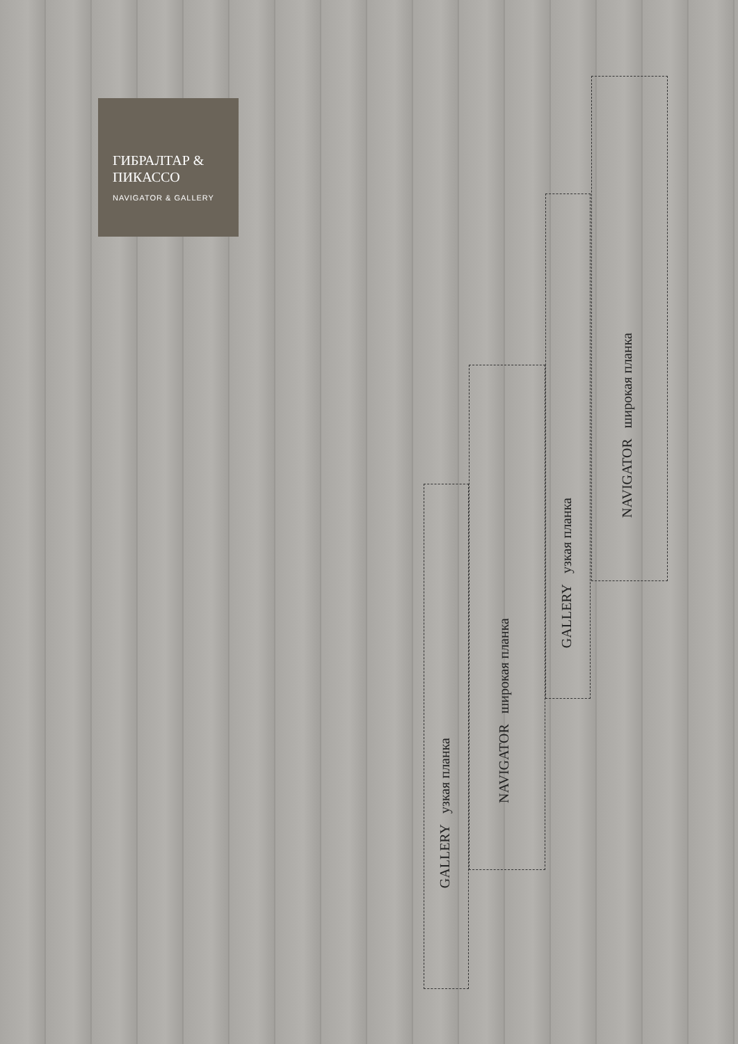ГИБРАЛТАР & ПИКАССО
NAVIGATOR & GALLERY
GALLERY узкая планка
NAVIGATOR широкая планка
GALLERY узкая планка
NAVIGATOR широкая планка